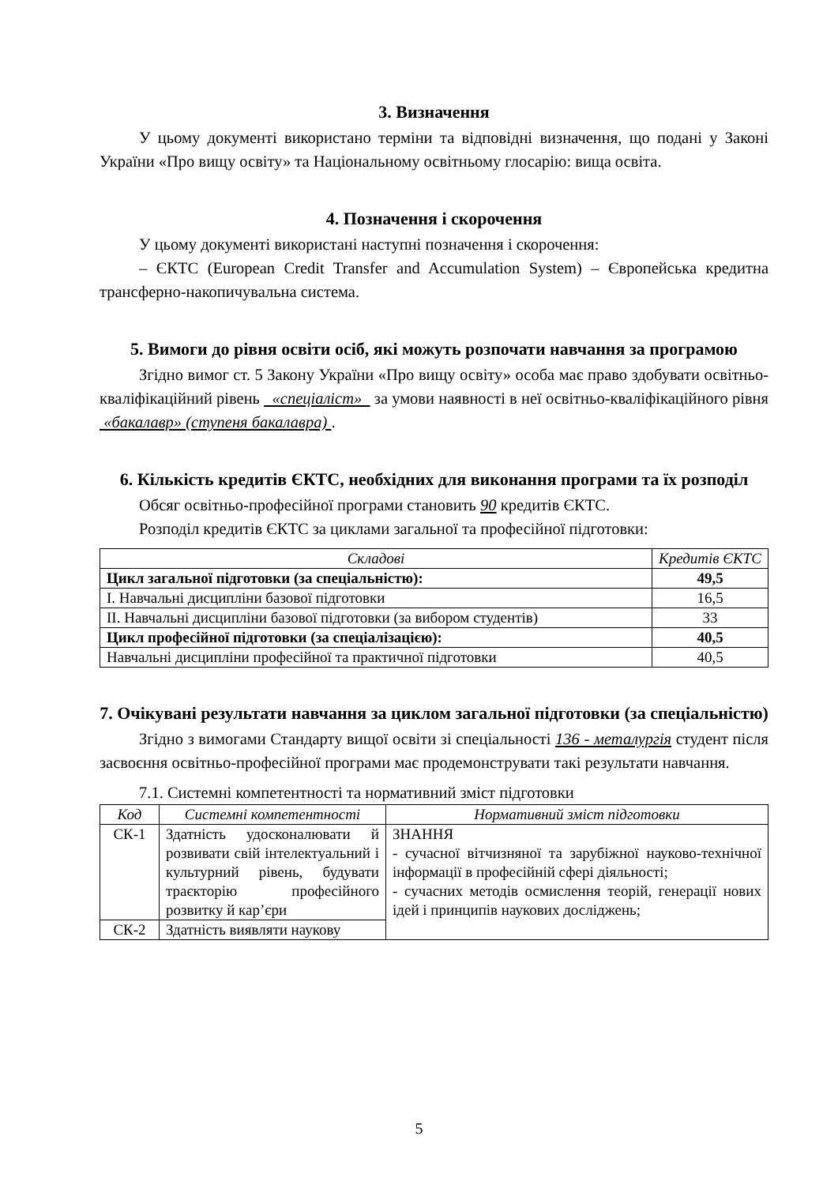3. Визначення
У цьому документі використано терміни та відповідні визначення, що подані у Законі України «Про вищу освіту» та Національному освітньому глосарію: вища освіта.
4. Позначення і скорочення
У цьому документі використані наступні позначення і скорочення:
– ЄКТС (European Credit Transfer and Accumulation System) – Європейська кредитна трансферно-накопичувальна система.
5. Вимоги до рівня освіти осіб, які можуть розпочати навчання за програмою
Згідно вимог ст. 5 Закону України «Про вищу освіту» особа має право здобувати освітньо-кваліфікаційний рівень «спеціаліст» за умови наявності в неї освітньо-кваліфікаційного рівня «бакалавр» (ступеня бакалавра) .
6. Кількість кредитів ЄКТС, необхідних для виконання програми та їх розподіл
Обсяг освітньо-професійної програми становить 90 кредитів ЄКТС.
Розподіл кредитів ЄКТС за циклами загальної та професійної підготовки:
| Складові | Кредитів ЄКТС |
| --- | --- |
| Цикл загальної підготовки (за спеціальністю): | 49,5 |
| І. Навчальні дисципліни базової підготовки | 16,5 |
| ІІ. Навчальні дисципліни базової підготовки (за вибором студентів) | 33 |
| Цикл професійної підготовки (за спеціалізацією): | 40,5 |
| Навчальні дисципліни професійної та практичної підготовки | 40,5 |
7. Очікувані результати навчання за циклом загальної підготовки (за спеціальністю)
Згідно з вимогами Стандарту вищої освіти зі спеціальності 136 - металургія студент після засвоєння освітньо-професійної програми має продемонструвати такі результати навчання.
7.1. Системні компетентності та нормативний зміст підготовки
| Код | Системні компетентності | Нормативний зміст підготовки |
| --- | --- | --- |
| СК-1 | Здатність удосконалювати й розвивати свій інтелектуальний і культурний рівень, будувати траєкторію професійного розвитку й кар’єри | ЗНАННЯ - сучасної вітчизняної та зарубіжної науково-технічної інформації в професійній сфері діяльності; - сучасних методів осмислення теорій, генерації нових ідей і принципів наукових досліджень; |
| СК-2 | Здатність виявляти наукову | |
5